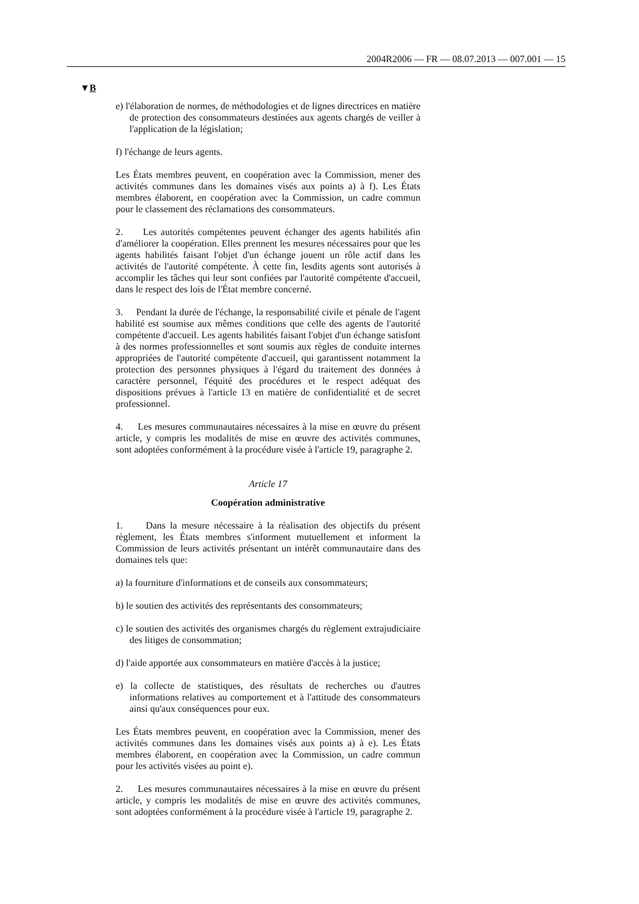2004R2006 — FR — 08.07.2013 — 007.001 — 15
▼B
e) l'élaboration de normes, de méthodologies et de lignes directrices en matière de protection des consommateurs destinées aux agents chargés de veiller à l'application de la législation;
f) l'échange de leurs agents.
Les États membres peuvent, en coopération avec la Commission, mener des activités communes dans les domaines visés aux points a) à f). Les États membres élaborent, en coopération avec la Commission, un cadre commun pour le classement des réclamations des consommateurs.
2. Les autorités compétentes peuvent échanger des agents habilités afin d'améliorer la coopération. Elles prennent les mesures nécessaires pour que les agents habilités faisant l'objet d'un échange jouent un rôle actif dans les activités de l'autorité compétente. À cette fin, lesdits agents sont autorisés à accomplir les tâches qui leur sont confiées par l'autorité compétente d'accueil, dans le respect des lois de l'État membre concerné.
3. Pendant la durée de l'échange, la responsabilité civile et pénale de l'agent habilité est soumise aux mêmes conditions que celle des agents de l'autorité compétente d'accueil. Les agents habilités faisant l'objet d'un échange satisfont à des normes professionnelles et sont soumis aux règles de conduite internes appropriées de l'autorité compétente d'accueil, qui garantissent notamment la protection des personnes physiques à l'égard du traitement des données à caractère personnel, l'équité des procédures et le respect adéquat des dispositions prévues à l'article 13 en matière de confidentialité et de secret professionnel.
4. Les mesures communautaires nécessaires à la mise en œuvre du présent article, y compris les modalités de mise en œuvre des activités communes, sont adoptées conformément à la procédure visée à l'article 19, paragraphe 2.
Article 17
Coopération administrative
1. Dans la mesure nécessaire à la réalisation des objectifs du présent règlement, les États membres s'informent mutuellement et informent la Commission de leurs activités présentant un intérêt communautaire dans des domaines tels que:
a) la fourniture d'informations et de conseils aux consommateurs;
b) le soutien des activités des représentants des consommateurs;
c) le soutien des activités des organismes chargés du règlement extrajudiciaire des litiges de consommation;
d) l'aide apportée aux consommateurs en matière d'accès à la justice;
e) la collecte de statistiques, des résultats de recherches ou d'autres informations relatives au comportement et à l'attitude des consommateurs ainsi qu'aux conséquences pour eux.
Les États membres peuvent, en coopération avec la Commission, mener des activités communes dans les domaines visés aux points a) à e). Les États membres élaborent, en coopération avec la Commission, un cadre commun pour les activités visées au point e).
2. Les mesures communautaires nécessaires à la mise en œuvre du présent article, y compris les modalités de mise en œuvre des activités communes, sont adoptées conformément à la procédure visée à l'article 19, paragraphe 2.